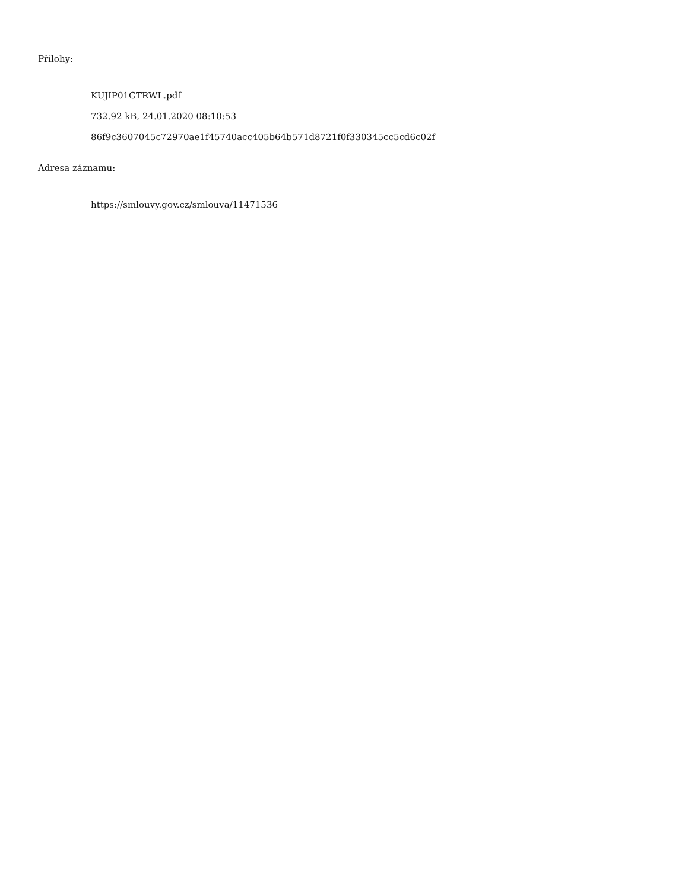Přílohy:
KUJIP01GTRWL.pdf
732.92 kB, 24.01.2020 08:10:53
86f9c3607045c72970ae1f45740acc405b64b571d8721f0f330345cc5cd6c02f
Adresa záznamu:
https://smlouvy.gov.cz/smlouva/11471536